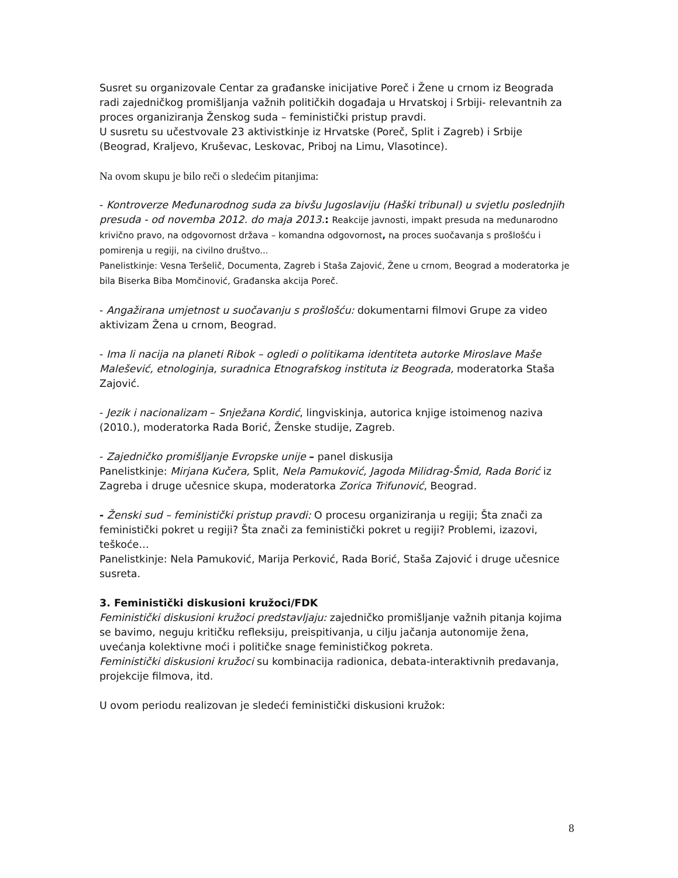Susret su organizovale Centar za građanske inicijative Poreč i Žene u crnom iz Beograda radi zajedničkog promišljanja važnih političkih događaja u Hrvatskoj i Srbiji- relevantnih za proces organiziranja Ženskog suda – feministički pristup pravdi.
U susretu su učestvovale 23 aktivistkinje iz Hrvatske (Poreč, Split i Zagreb) i Srbije (Beograd, Kraljevo, Kruševac, Leskovac, Priboj na Limu, Vlasotince).
Na ovom skupu je bilo reči o sledećim pitanjima:
- Kontroverze Međunarodnog suda za bivšu Jugoslaviju (Haški tribunal) u svjetlu poslednjih presuda - od novemba 2012. do maja 2013.: Reakcije javnosti, impakt presuda na međunarodno krivično pravo, na odgovornost država – komandna odgovornost, na proces suočavanja s prošlošću i pomirenja u regiji, na civilno društvo...
Panelistkinje: Vesna Teršelič, Documenta, Zagreb i Staša Zajović, Žene u crnom, Beograd a moderatorka je bila Biserka Biba Momčinović, Građanska akcija Poreč.
- Angažirana umjetnost u suočavanju s prošlošću: dokumentarni filmovi Grupe za video aktivizam Žena u crnom, Beograd.
- Ima li nacija na planeti Ribok – ogledi o politikama identiteta autorke Miroslave Maše Malešević, etnologinja, suradnica Etnografskog instituta iz Beograda, moderatorka Staša Zajović.
- Jezik i nacionalizam – Snježana Kordić, lingviskinja, autorica knjige istoimenog naziva (2010.), moderatorka Rada Borić, Ženske studije, Zagreb.
- Zajedničko promišljanje Evropske unije – panel diskusija
Panelistkinje: Mirjana Kučera, Split, Nela Pamuković, Jagoda Milidrag-Šmid, Rada Borić iz Zagreba i druge učesnice skupa, moderatorka Zorica Trifunović, Beograd.
- Ženski sud – feministički pristup pravdi: O procesu organiziranja u regiji; Šta znači za feministički pokret u regiji? Šta znači za feministički pokret u regiji? Problemi, izazovi, teškoće…
Panelistkinje: Nela Pamuković, Marija Perković, Rada Borić, Staša Zajović i druge učesnice susreta.
3. Feministički diskusioni kružoci/FDK
Feministički diskusioni kružoci predstavljaju: zajedničko promišljanje važnih pitanja kojima se bavimo, neguju kritičku refleksiju, preispitivanja, u cilju jačanja autonomije žena, uvećanja kolektivne moći i političke snage feminističkog pokreta.
Feministički diskusioni kružoci su kombinacija radionica, debata-interaktivnih predavanja, projekcije filmova, itd.
U ovom periodu realizovan je sledeći feministički diskusioni kružok:
8